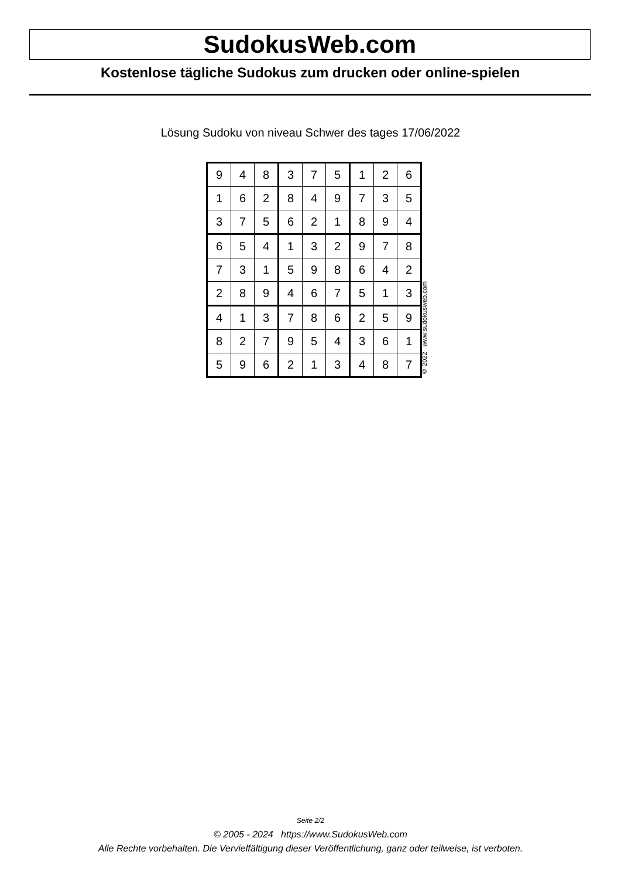SudokusWeb.com
Kostenlose tägliche Sudokus zum drucken oder online-spielen
Lösung Sudoku von niveau Schwer des tages 17/06/2022
| 9 | 4 | 8 | 3 | 7 | 5 | 1 | 2 | 6 |
| 1 | 6 | 2 | 8 | 4 | 9 | 7 | 3 | 5 |
| 3 | 7 | 5 | 6 | 2 | 1 | 8 | 9 | 4 |
| 6 | 5 | 4 | 1 | 3 | 2 | 9 | 7 | 8 |
| 7 | 3 | 1 | 5 | 9 | 8 | 6 | 4 | 2 |
| 2 | 8 | 9 | 4 | 6 | 7 | 5 | 1 | 3 |
| 4 | 1 | 3 | 7 | 8 | 6 | 2 | 5 | 9 |
| 8 | 2 | 7 | 9 | 5 | 4 | 3 | 6 | 1 |
| 5 | 9 | 6 | 2 | 1 | 3 | 4 | 8 | 7 |
© 2022 www.sudokusweb.com
Seite 2/2
© 2005 - 2024 https://www.SudokusWeb.com
Alle Rechte vorbehalten. Die Vervielfältigung dieser Veröffentlichung, ganz oder teilweise, ist verboten.